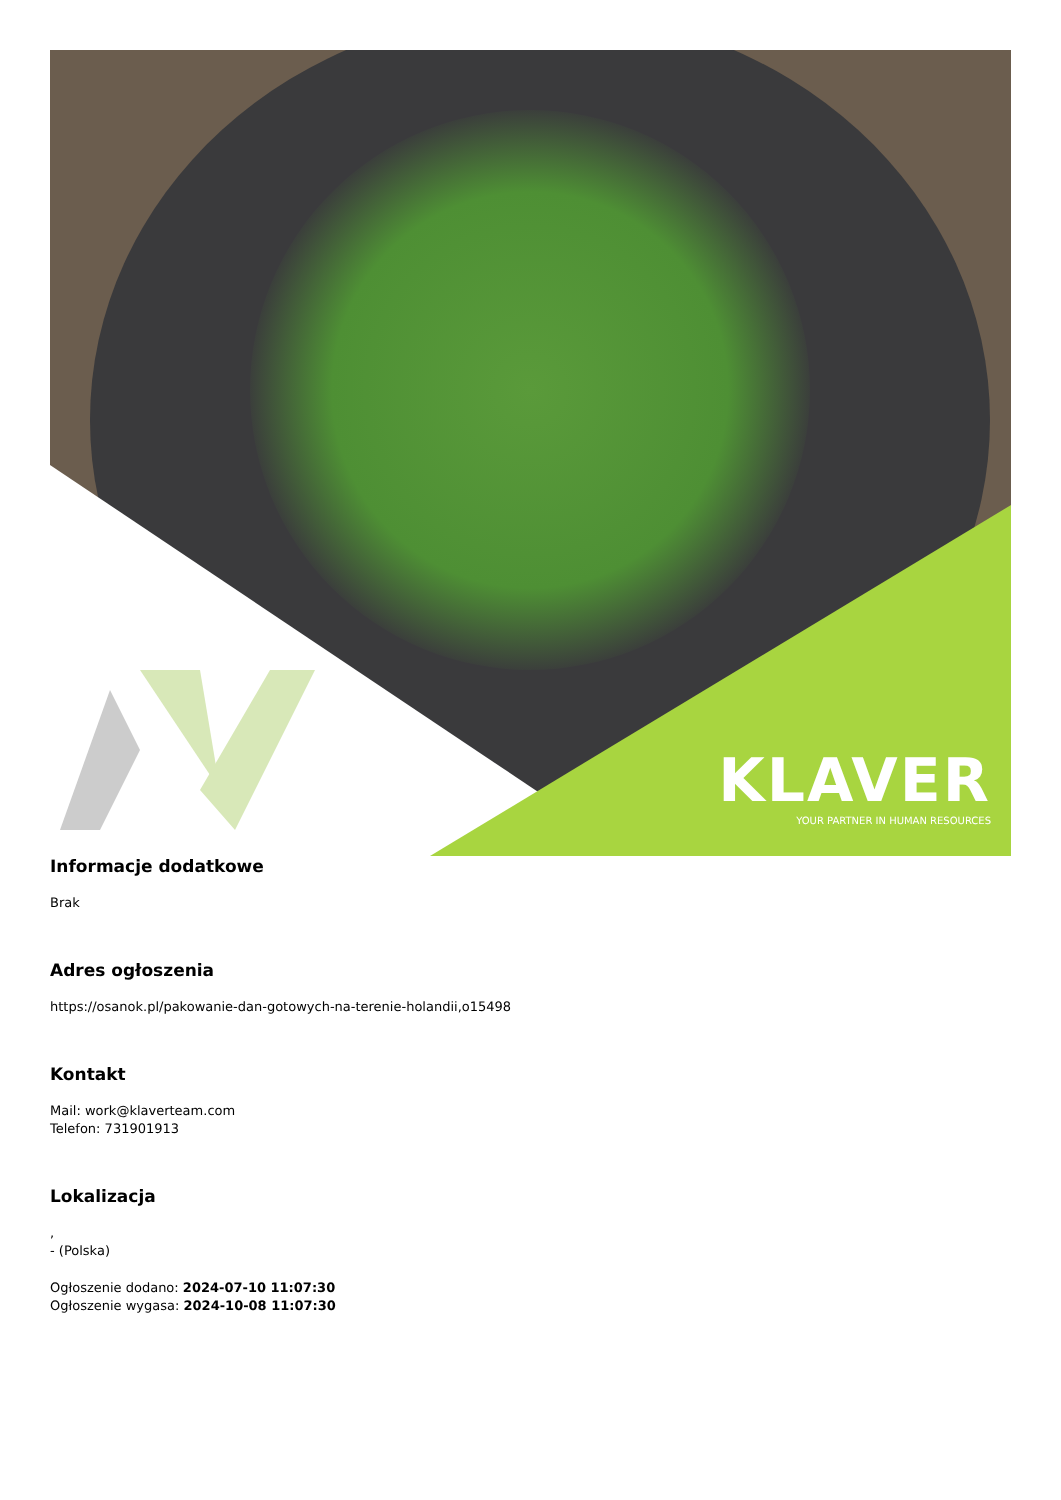KLAVER
YOUR PARTNER IN HUMAN RESOURCES
Informacje dodatkowe
Brak
Adres ogłoszenia
https://osanok.pl/pakowanie-dan-gotowych-na-terenie-holandii,o15498
Kontakt
Mail: work@klaverteam.com
Telefon: 731901913
Lokalizacja
,
- (Polska)
Ogłoszenie dodano: 2024-07-10 11:07:30
Ogłoszenie wygasa: 2024-10-08 11:07:30